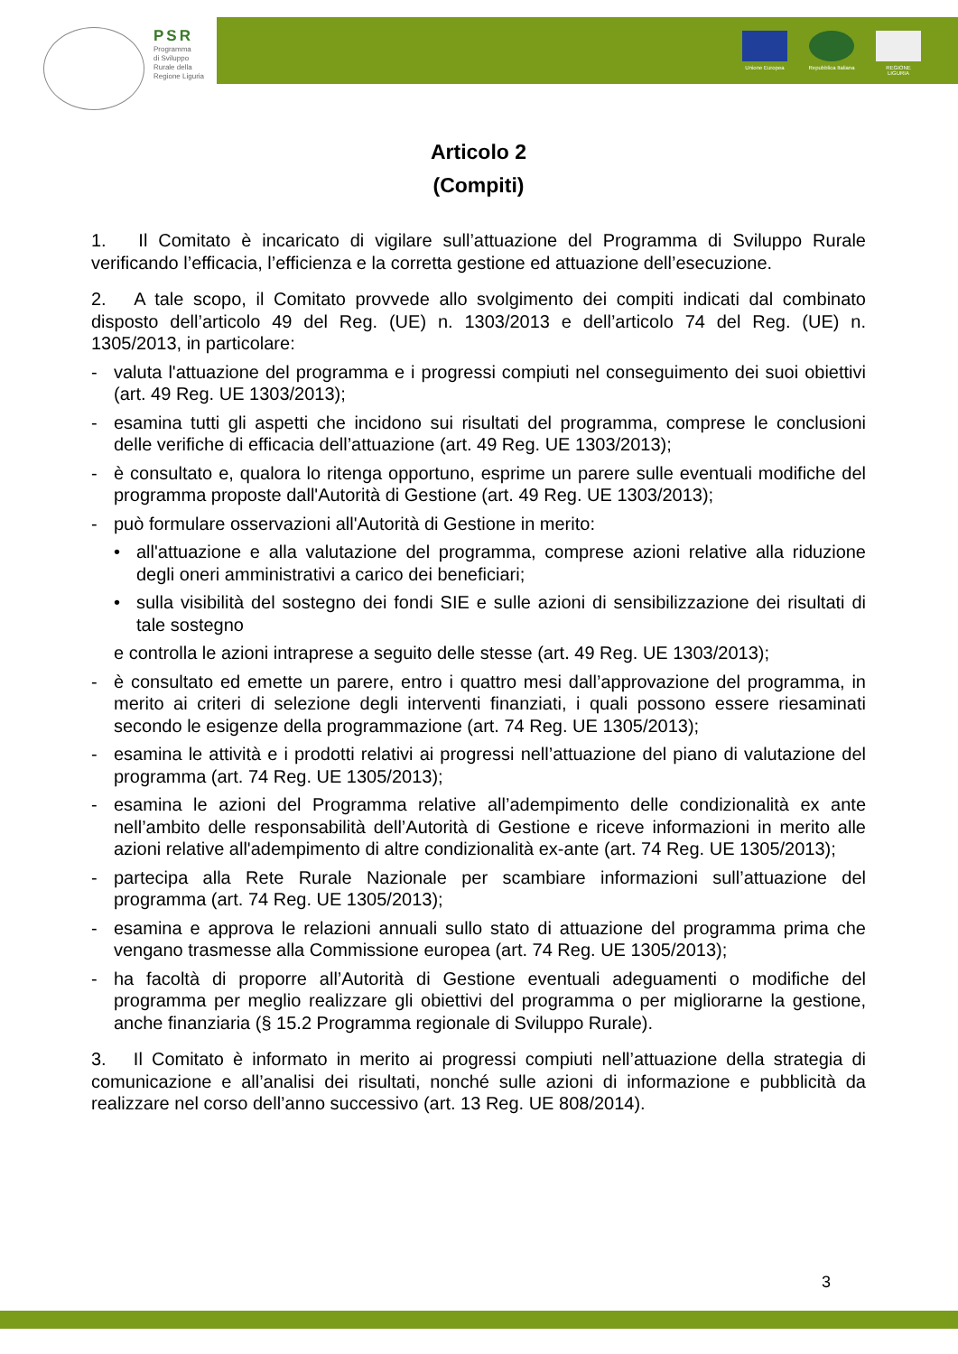PSR
Programma
di Sviluppo
Rurale della
Regione Liguria
Unione Europea Repubblica Italiana
REGIONE LIGURIA
Articolo 2
(Compiti)
1. Il Comitato è incaricato di vigilare sull’attuazione del Programma di Sviluppo Rurale verificando l’efficacia, l’efficienza e la corretta gestione ed attuazione dell’esecuzione.
2. A tale scopo, il Comitato provvede allo svolgimento dei compiti indicati dal combinato disposto dell’articolo 49 del Reg. (UE) n. 1303/2013 e dell’articolo 74 del Reg. (UE) n. 1305/2013, in particolare:
- valuta l'attuazione del programma e i progressi compiuti nel conseguimento dei suoi obiettivi (art. 49 Reg. UE 1303/2013);
- esamina tutti gli aspetti che incidono sui risultati del programma, comprese le conclusioni delle verifiche di efficacia dell’attuazione (art. 49 Reg. UE 1303/2013);
- è consultato e, qualora lo ritenga opportuno, esprime un parere sulle eventuali modifiche del programma proposte dall'Autorità di Gestione (art. 49 Reg. UE 1303/2013);
- può formulare osservazioni all'Autorità di Gestione in merito:
• all'attuazione e alla valutazione del programma, comprese azioni relative alla riduzione degli oneri amministrativi a carico dei beneficiari;
• sulla visibilità del sostegno dei fondi SIE e sulle azioni di sensibilizzazione dei risultati di tale sostegno
e controlla le azioni intraprese a seguito delle stesse (art. 49 Reg. UE 1303/2013);
- è consultato ed emette un parere, entro i quattro mesi dall’approvazione del programma, in merito ai criteri di selezione degli interventi finanziati, i quali possono essere riesaminati secondo le esigenze della programmazione (art. 74 Reg. UE 1305/2013);
- esamina le attività e i prodotti relativi ai progressi nell’attuazione del piano di valutazione del programma (art. 74 Reg. UE 1305/2013);
- esamina le azioni del Programma relative all’adempimento delle condizionalità ex ante nell’ambito delle responsabilità dell’Autorità di Gestione e riceve informazioni in merito alle azioni relative all'adempimento di altre condizionalità ex-ante (art. 74 Reg. UE 1305/2013);
- partecipa alla Rete Rurale Nazionale per scambiare informazioni sull’attuazione del programma (art. 74 Reg. UE 1305/2013);
- esamina e approva le relazioni annuali sullo stato di attuazione del programma prima che vengano trasmesse alla Commissione europea (art. 74 Reg. UE 1305/2013);
- ha facoltà di proporre all’Autorità di Gestione eventuali adeguamenti o modifiche del programma per meglio realizzare gli obiettivi del programma o per migliorarne la gestione, anche finanziaria (§ 15.2 Programma regionale di Sviluppo Rurale).
3. Il Comitato è informato in merito ai progressi compiuti nell’attuazione della strategia di comunicazione e all’analisi dei risultati, nonché sulle azioni di informazione e pubblicità da realizzare nel corso dell’anno successivo (art. 13 Reg. UE 808/2014).
3